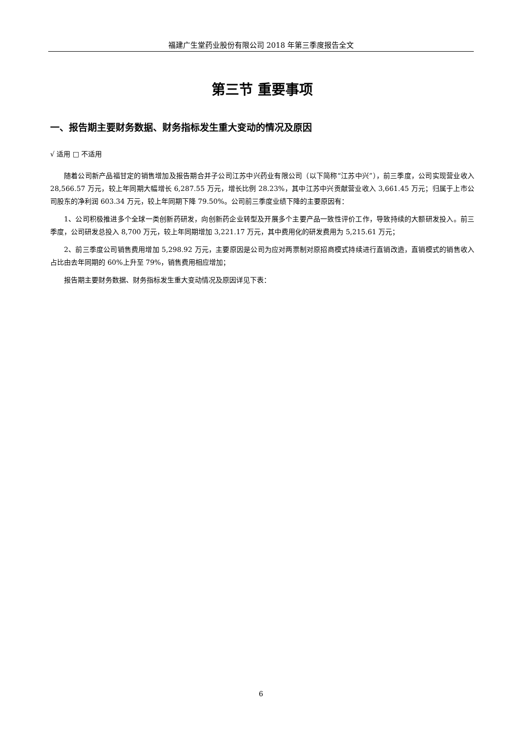福建广生堂药业股份有限公司 2018 年第三季度报告全文
第三节 重要事项
一、报告期主要财务数据、财务指标发生重大变动的情况及原因
√ 适用 □ 不适用
随着公司新产品福甘定的销售增加及报告期合并子公司江苏中兴药业有限公司（以下简称“江苏中兴”），前三季度，公司实现营业收入 28,566.57 万元，较上年同期大幅增长 6,287.55 万元，增长比例 28.23%，其中江苏中兴贡献营业收入 3,661.45 万元；归属于上市公司股东的净利润 603.34 万元，较上年同期下降 79.50%。公司前三季度业绩下降的主要原因有：
1、公司积极推进多个全球一类创新药研发，向创新药企业转型及开展多个主要产品一致性评价工作，导致持续的大额研发投入。前三季度，公司研发总投入 8,700 万元，较上年同期增加 3,221.17 万元，其中费用化的研发费用为 5,215.61 万元；
2、前三季度公司销售费用增加 5,298.92 万元，主要原因是公司为应对两票制对原招商模式持续进行直销改造，直销模式的销售收入占比由去年同期的 60%上升至 79%，销售费用相应增加；
报告期主要财务数据、财务指标发生重大变动情况及原因详见下表：
6